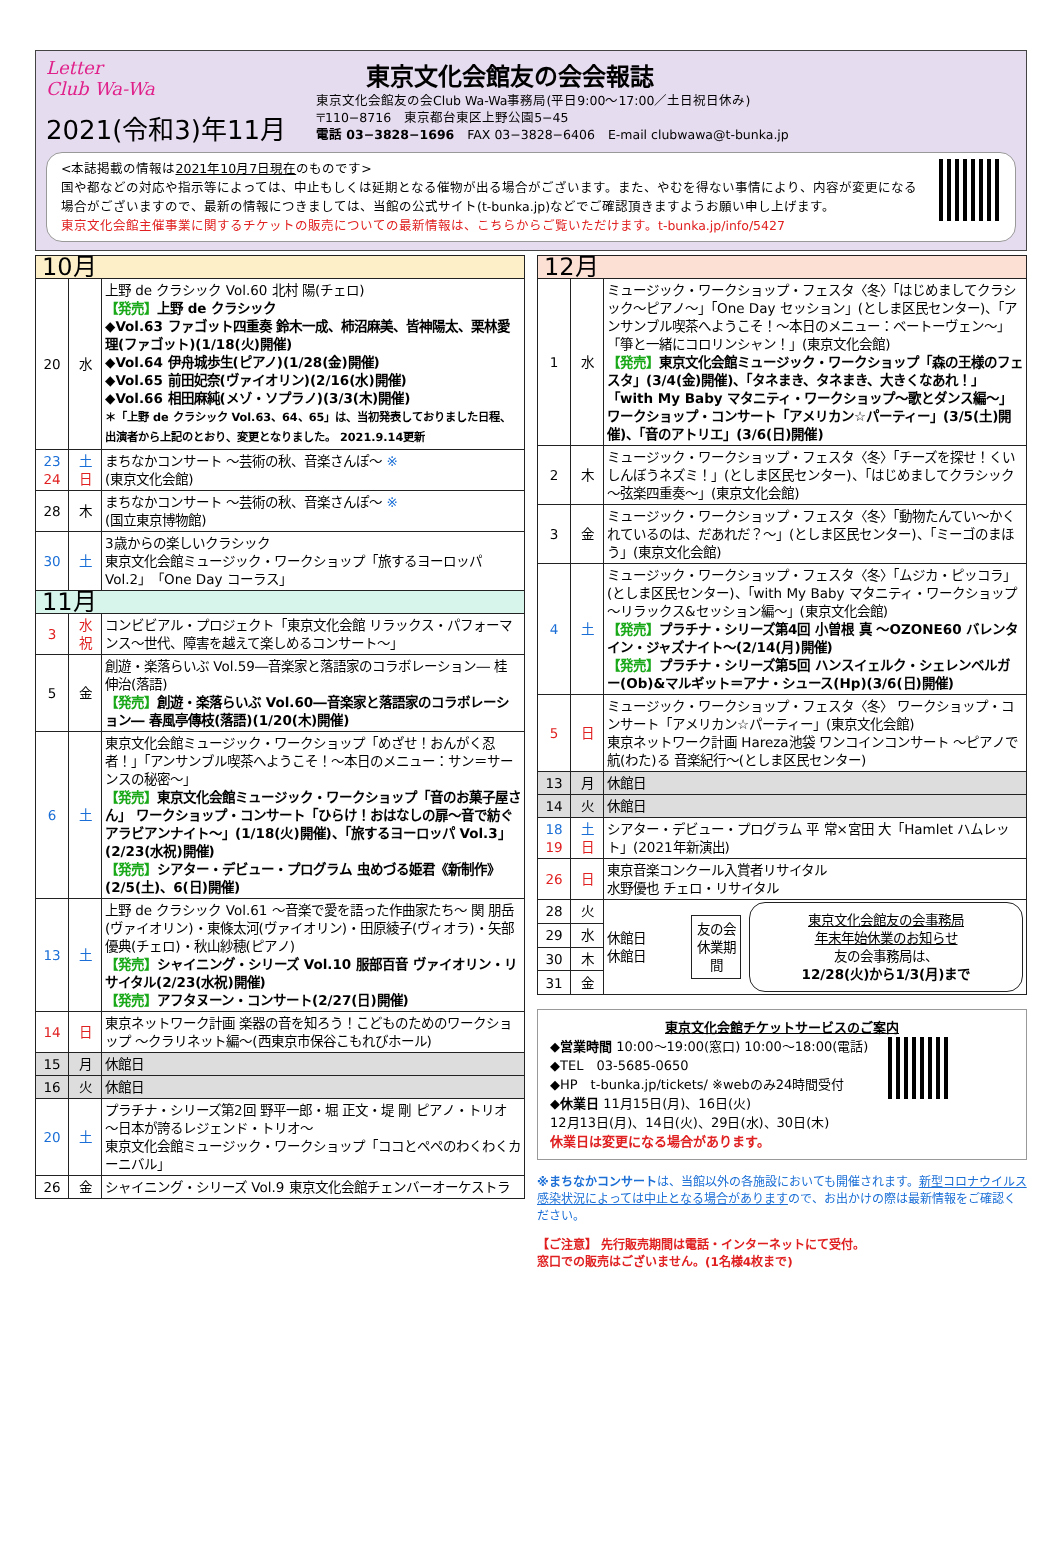Letter
Club Wa-Wa
2021(令和3)年11月
東京文化会館友の会会報誌
東京文化会館友の会Club Wa-Wa事務局(平日9:00～17:00／土日祝日休み)
〒110−8716　東京都台東区上野公園5−45
電話 03−3828−1696　FAX 03−3828−6406　E-mail clubwawa@t-bunka.jp
<本誌掲載の情報は2021年10月7日現在のものです>
国や都などの対応や指示等によっては、中止もしくは延期となる催物が出る場合がございます。また、やむを得ない事情により、内容が変更になる場合がございますので、最新の情報につきましては、当館の公式サイト(t-bunka.jp)などでご確認頂きますようお願い申し上げます。
東京文化会館主催事業に関するチケットの販売についての最新情報は、こちらからご覧いただけます。t-bunka.jp/info/5427
| 10月 | | |
| 20 | 水 | 上野 de クラシック Vol.60 北村 陽(チェロ) 【発売】 上野 de クラシック ◆Vol.63 ファゴット四重奏 鈴木一成、柿沼麻美、皆神陽太、栗林愛理(ファゴット)(1/18(火)開催) ◆Vol.64 伊舟城歩生(ピアノ)(1/28(金)開催) ◆Vol.65 前田妃奈(ヴァイオリン)(2/16(水)開催) ◆Vol.66 相田麻純(メゾ・ソプラノ)(3/3(木)開催) ＊「上野 de クラシック Vol.63、64、65」は、当初発表しておりました日程、出演者から上記のとおり、変更となりました。 2021.9.14更新 |
| 23 24 | 土 日 | まちなかコンサート ～芸術の秋、音楽さんぽ～ ※ (東京文化会館) |
| 28 | 木 | まちなかコンサート ～芸術の秋、音楽さんぽ～ ※ (国立東京博物館) |
| 30 | 土 | 3歳からの楽しいクラシック 東京文化会館ミュージック・ワークショップ「旅するヨーロッパ Vol.2」「One Day コーラス」 |
| 11月 | | |
| 3 | 水 祝 | コンビビアル・プロジェクト「東京文化会館 リラックス・パフォーマンス～世代、障害を越えて楽しめるコンサート～」 |
| 5 | 金 | 創遊・楽落らいぶ Vol.59―音楽家と落語家のコラボレーション― 桂 伸治(落語) 【発売】 創遊・楽落らいぶ Vol.60―音楽家と落語家のコラボレーション― 春風亭傳枝(落語)(1/20(木)開催) |
| 6 | 土 | 東京文化会館ミュージック・ワークショップ「めざせ！おんがく忍者！」「アンサンブル喫茶へようこそ！～本日のメニュー：サン＝サーンスの秘密～」 【発売】 東京文化会館ミュージック・ワークショップ「音のお菓子屋さん」 ワークショップ・コンサート「ひらけ！おはなしの扉～音で紡ぐアラビアンナイト～」(1/18(火)開催)、「旅するヨーロッパ Vol.3」(2/23(水祝)開催) 【発売】 シアター・デビュー・プログラム 虫めづる姫君《新制作》(2/5(土)、6(日)開催) |
| 13 | 土 | 上野 de クラシック Vol.61 ～音楽で愛を語った作曲家たち～ 関 朋岳(ヴァイオリン)・東條太河(ヴァイオリン)・田原綾子(ヴィオラ)・矢部優典(チェロ)・秋山紗穂(ピアノ) 【発売】 シャイニング・シリーズ Vol.10 服部百音 ヴァイオリン・リサイタル(2/23(水祝)開催) 【発売】 アフタヌーン・コンサート(2/27(日)開催) |
| 14 | 日 | 東京ネットワーク計画 楽器の音を知ろう！こどものためのワークショップ ～クラリネット編～(西東京市保谷こもれびホール) |
| 15 | 月 | 休館日 |
| 16 | 火 | 休館日 |
| 20 | 土 | プラチナ・シリーズ第2回 野平一郎・堀 正文・堤 剛 ピアノ・トリオ ～日本が誇るレジェンド・トリオ～ 東京文化会館ミュージック・ワークショップ「ココとペペのわくわくカーニバル」 |
| 26 | 金 | シャイニング・シリーズ Vol.9 東京文化会館チェンバーオーケストラ |
| 12月 | | |
| 1 | 水 | ミュージック・ワークショップ・フェスタ〈冬〉「はじめましてクラシック～ピアノ～」「One Day セッション」(としま区民センター)、「アンサンブル喫茶へようこそ！～本日のメニュー：ベートーヴェン～」「箏と一緒にコロリンシャン！」(東京文化会館) 【発売】 東京文化会館ミュージック・ワークショップ「森の王様のフェスタ」(3/4(金)開催)、「タネまき、タネまき、大きくなあれ！」「with My Baby マタニティ・ワークショップ～歌とダンス編～」 ワークショップ・コンサート「アメリカン☆パーティー」(3/5(土)開催)、「音のアトリエ」(3/6(日)開催) |
| 2 | 木 | ミュージック・ワークショップ・フェスタ〈冬〉「チーズを探せ！くいしんぼうネズミ！」(としま区民センター)、「はじめましてクラシック～弦楽四重奏～」(東京文化会館) |
| 3 | 金 | ミュージック・ワークショップ・フェスタ〈冬〉「動物たんてい～かくれているのは、だあれだ？～」(としま区民センター)、「ミーゴのまほう」(東京文化会館) |
| 4 | 土 | ミュージック・ワークショップ・フェスタ〈冬〉「ムジカ・ピッコラ」(としま区民センター)、「with My Baby マタニティ・ワークショップ～リラックス&セッション編～」(東京文化会館) 【発売】 プラチナ・シリーズ第4回 小曽根 真 ～OZONE60 バレンタイン・ジャズナイト～(2/14(月)開催) 【発売】 プラチナ・シリーズ第5回 ハンスイェルク・シェレンベルガー(Ob)&マルギット＝アナ・シュース(Hp)(3/6(日)開催) |
| 5 | 日 | ミュージック・ワークショップ・フェスタ〈冬〉 ワークショップ・コンサート「アメリカン☆パーティー」(東京文化会館) 東京ネットワーク計画 Hareza池袋 ワンコインコンサート ～ピアノで航(わた)る 音楽紀行～(としま区民センター) |
| 13 | 月 | 休館日 |
| 14 | 火 | 休館日 |
| 18 19 | 土 日 | シアター・デビュー・プログラム 平 常×宮田 大「Hamlet ハムレット」(2021年新演出) |
| 26 | 日 | 東京音楽コンクール入賞者リサイタル 水野優也 チェロ・リサイタル |
| 28 | 火 | 休館日 休館日 友の会 休業期間 東京文化会館友の会事務局 年末年始休業のお知らせ 友の会事務局は、 12/28(火)から1/3(月)まで |
| 29 | 水 | |
| 30 | 木 | |
| 31 | 金 | |
東京文化会館チケットサービスのご案内
◆営業時間 10:00～19:00(窓口) 10:00～18:00(電話)
◆TEL　03-5685-0650
◆HP　t-bunka.jp/tickets/ ※webのみ24時間受付
◆休業日 11月15日(月)、16日(火)
12月13日(月)、14日(火)、29日(水)、30日(木)
休業日は変更になる場合があります。
※まちなかコンサートは、当館以外の各施設においても開催されます。新型コロナウイルス感染状況によっては中止となる場合がありますので、お出かけの際は最新情報をご確認ください。
【ご注意】 先行販売期間は電話・インターネットにて受付。
窓口での販売はございません。(1名様4枚まで)